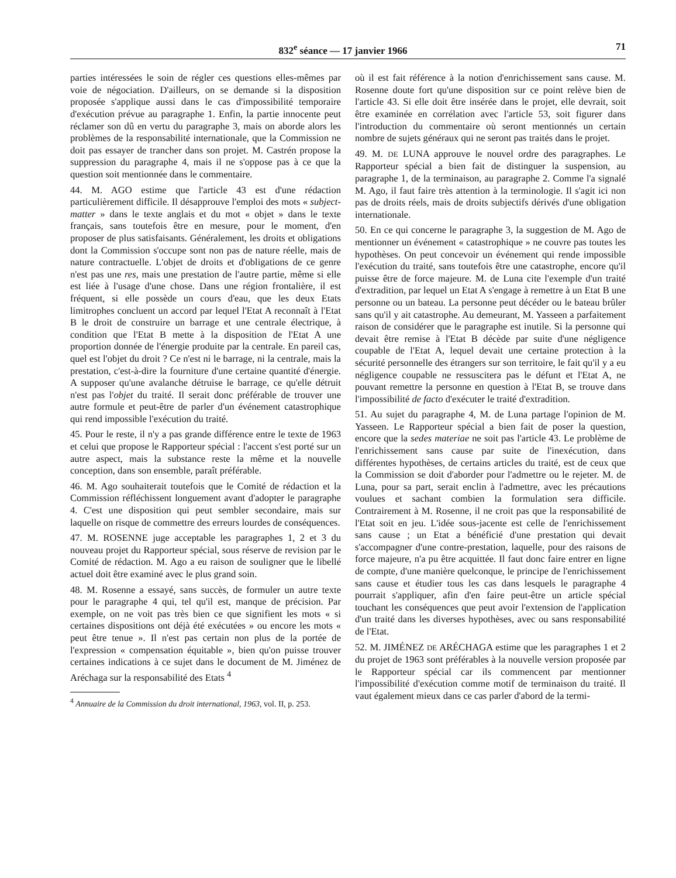832<sup>e</sup> séance — 17 janvier 1966 71
parties intéressées le soin de régler ces questions elles-mêmes par voie de négociation. D'ailleurs, on se demande si la disposition proposée s'applique aussi dans le cas d'impossibilité temporaire d'exécution prévue au paragraphe 1. Enfin, la partie innocente peut réclamer son dû en vertu du paragraphe 3, mais on aborde alors les problèmes de la responsabilité internationale, que la Commission ne doit pas essayer de trancher dans son projet. M. Castrén propose la suppression du paragraphe 4, mais il ne s'oppose pas à ce que la question soit mentionnée dans le commentaire.
44. M. AGO estime que l'article 43 est d'une rédaction particulièrement difficile. Il désapprouve l'emploi des mots « subject-matter » dans le texte anglais et du mot « objet » dans le texte français, sans toutefois être en mesure, pour le moment, d'en proposer de plus satisfaisants. Généralement, les droits et obligations dont la Commission s'occupe sont non pas de nature réelle, mais de nature contractuelle. L'objet de droits et d'obligations de ce genre n'est pas une res, mais une prestation de l'autre partie, même si elle est liée à l'usage d'une chose. Dans une région frontalière, il est fréquent, si elle possède un cours d'eau, que les deux Etats limitrophes concluent un accord par lequel l'Etat A reconnaît à l'Etat B le droit de construire un barrage et une centrale électrique, à condition que l'Etat B mette à la disposition de l'Etat A une proportion donnée de l'énergie produite par la centrale. En pareil cas, quel est l'objet du droit ? Ce n'est ni le barrage, ni la centrale, mais la prestation, c'est-à-dire la fourniture d'une certaine quantité d'énergie. A supposer qu'une avalanche détruise le barrage, ce qu'elle détruit n'est pas l'objet du traité. Il serait donc préférable de trouver une autre formule et peut-être de parler d'un événement catastrophique qui rend impossible l'exécution du traité.
45. Pour le reste, il n'y a pas grande différence entre le texte de 1963 et celui que propose le Rapporteur spécial : l'accent s'est porté sur un autre aspect, mais la substance reste la même et la nouvelle conception, dans son ensemble, paraît préférable.
46. M. Ago souhaiterait toutefois que le Comité de rédaction et la Commission réfléchissent longuement avant d'adopter le paragraphe 4. C'est une disposition qui peut sembler secondaire, mais sur laquelle on risque de commettre des erreurs lourdes de conséquences.
47. M. ROSENNE juge acceptable les paragraphes 1, 2 et 3 du nouveau projet du Rapporteur spécial, sous réserve de revision par le Comité de rédaction. M. Ago a eu raison de souligner que le libellé actuel doit être examiné avec le plus grand soin.
48. M. Rosenne a essayé, sans succès, de formuler un autre texte pour le paragraphe 4 qui, tel qu'il est, manque de précision. Par exemple, on ne voit pas très bien ce que signifient les mots « si certaines dispositions ont déjà été exécutées » ou encore les mots « peut être tenue ». Il n'est pas certain non plus de la portée de l'expression « compensation équitable », bien qu'on puisse trouver certaines indications à ce sujet dans le document de M. Jiménez de Aréchaga sur la responsabilité des Etats <sup>4</sup>
<sup>4</sup> Annuaire de la Commission du droit international, 1963, vol. II, p. 253.
où il est fait référence à la notion d'enrichissement sans cause. M. Rosenne doute fort qu'une disposition sur ce point relève bien de l'article 43. Si elle doit être insérée dans le projet, elle devrait, soit être examinée en corrélation avec l'article 53, soit figurer dans l'introduction du commentaire où seront mentionnés un certain nombre de sujets généraux qui ne seront pas traités dans le projet.
49. M. DE LUNA approuve le nouvel ordre des paragraphes. Le Rapporteur spécial a bien fait de distinguer la suspension, au paragraphe 1, de la terminaison, au paragraphe 2. Comme l'a signalé M. Ago, il faut faire très attention à la terminologie. Il s'agit ici non pas de droits réels, mais de droits subjectifs dérivés d'une obligation internationale.
50. En ce qui concerne le paragraphe 3, la suggestion de M. Ago de mentionner un événement « catastrophique » ne couvre pas toutes les hypothèses. On peut concevoir un événement qui rende impossible l'exécution du traité, sans toutefois être une catastrophe, encore qu'il puisse être de force majeure. M. de Luna cite l'exemple d'un traité d'extradition, par lequel un Etat A s'engage à remettre à un Etat B une personne ou un bateau. La personne peut décéder ou le bateau brûler sans qu'il y ait catastrophe. Au demeurant, M. Yasseen a parfaitement raison de considérer que le paragraphe est inutile. Si la personne qui devait être remise à l'Etat B décède par suite d'une négligence coupable de l'Etat A, lequel devait une certaine protection à la sécurité personnelle des étrangers sur son territoire, le fait qu'il y a eu négligence coupable ne ressuscitera pas le défunt et l'Etat A, ne pouvant remettre la personne en question à l'Etat B, se trouve dans l'impossibilité de facto d'exécuter le traité d'extradition.
51. Au sujet du paragraphe 4, M. de Luna partage l'opinion de M. Yasseen. Le Rapporteur spécial a bien fait de poser la question, encore que la sedes materiae ne soit pas l'article 43. Le problème de l'enrichissement sans cause par suite de l'inexécution, dans différentes hypothèses, de certains articles du traité, est de ceux que la Commission se doit d'aborder pour l'admettre ou le rejeter. M. de Luna, pour sa part, serait enclin à l'admettre, avec les précautions voulues et sachant combien la formulation sera difficile. Contrairement à M. Rosenne, il ne croit pas que la responsabilité de l'Etat soit en jeu. L'idée sous-jacente est celle de l'enrichissement sans cause ; un Etat a bénéficié d'une prestation qui devait s'accompagner d'une contre-prestation, laquelle, pour des raisons de force majeure, n'a pu être acquittée. Il faut donc faire entrer en ligne de compte, d'une manière quelconque, le principe de l'enrichissement sans cause et étudier tous les cas dans lesquels le paragraphe 4 pourrait s'appliquer, afin d'en faire peut-être un article spécial touchant les conséquences que peut avoir l'extension de l'application d'un traité dans les diverses hypothèses, avec ou sans responsabilité de l'Etat.
52. M. JIMÉNEZ DE ARÉCHAGA estime que les paragraphes 1 et 2 du projet de 1963 sont préférables à la nouvelle version proposée par le Rapporteur spécial car ils commencent par mentionner l'impossibilité d'exécution comme motif de terminaison du traité. Il vaut également mieux dans ce cas parler d'abord de la termi-